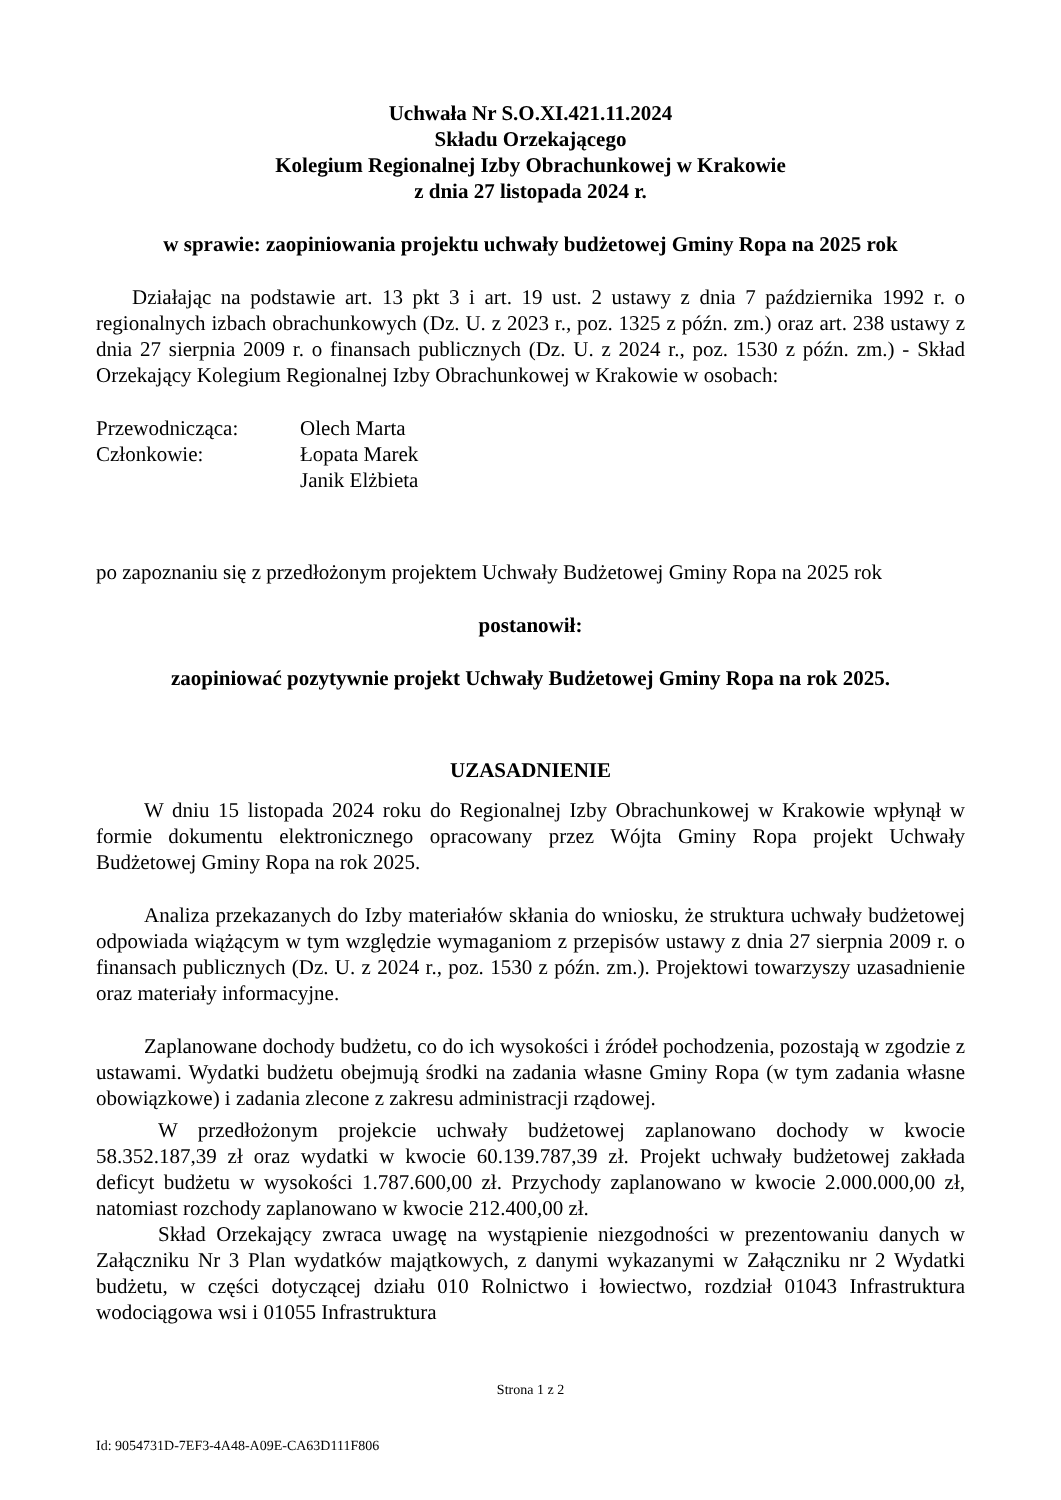Uchwała Nr S.O.XI.421.11.2024
Składu Orzekającego
Kolegium Regionalnej Izby Obrachunkowej w Krakowie
z dnia 27 listopada 2024 r.
w sprawie: zaopiniowania projektu uchwały budżetowej Gminy Ropa na 2025 rok
Działając na podstawie art. 13 pkt 3 i art. 19 ust. 2 ustawy z dnia 7 października 1992 r. o regionalnych izbach obrachunkowych (Dz. U. z 2023 r., poz. 1325 z późn. zm.) oraz art. 238 ustawy z dnia 27 sierpnia 2009 r. o finansach publicznych (Dz. U. z 2024 r., poz. 1530 z późn. zm.) - Skład Orzekający Kolegium Regionalnej Izby Obrachunkowej w Krakowie w osobach:
Przewodnicząca: Olech Marta
Członkowie: Łopata Marek
Janik Elżbieta
po zapoznaniu się z przedłożonym projektem Uchwały Budżetowej Gminy Ropa na 2025 rok
postanowił:
zaopiniować pozytywnie projekt Uchwały Budżetowej Gminy Ropa na rok 2025.
UZASADNIENIE
W dniu 15 listopada 2024 roku do Regionalnej Izby Obrachunkowej w Krakowie wpłynął w formie dokumentu elektronicznego opracowany przez Wójta Gminy Ropa projekt Uchwały Budżetowej Gminy Ropa na rok 2025.
Analiza przekazanych do Izby materiałów skłania do wniosku, że struktura uchwały budżetowej odpowiada wiążącym w tym względzie wymaganiom z przepisów ustawy z dnia 27 sierpnia 2009 r. o finansach publicznych (Dz. U. z 2024 r., poz. 1530 z późn. zm.). Projektowi towarzyszy uzasadnienie oraz materiały informacyjne.
Zaplanowane dochody budżetu, co do ich wysokości i źródeł pochodzenia, pozostają w zgodzie z ustawami. Wydatki budżetu obejmują środki na zadania własne Gminy Ropa (w tym zadania własne obowiązkowe) i zadania zlecone z zakresu administracji rządowej.
W przedłożonym projekcie uchwały budżetowej zaplanowano dochody w kwocie 58.352.187,39 zł oraz wydatki w kwocie 60.139.787,39 zł. Projekt uchwały budżetowej zakłada deficyt budżetu w wysokości 1.787.600,00 zł. Przychody zaplanowano w kwocie 2.000.000,00 zł, natomiast rozchody zaplanowano w kwocie 212.400,00 zł.
Skład Orzekający zwraca uwagę na wystąpienie niezgodności w prezentowaniu danych w Załączniku Nr 3 Plan wydatków majątkowych, z danymi wykazanymi w Załączniku nr 2 Wydatki budżetu, w części dotyczącej działu 010 Rolnictwo i łowiectwo, rozdział 01043 Infrastruktura wodociągowa wsi i 01055 Infrastruktura
Strona 1 z 2
Id: 9054731D-7EF3-4A48-A09E-CA63D111F806